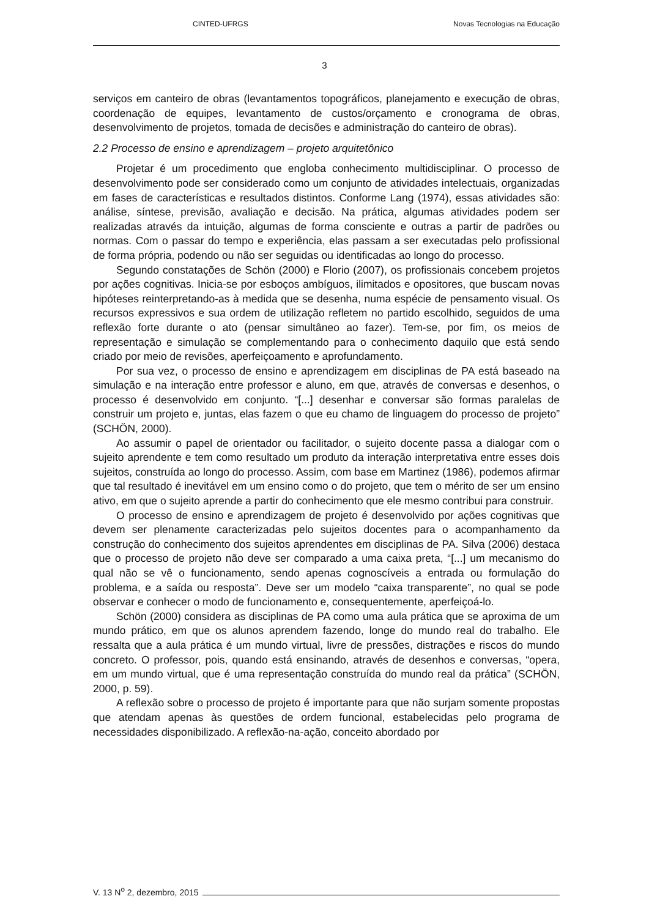CINTED-UFRGS Novas Tecnologias na Educação
3
serviços em canteiro de obras (levantamentos topográficos, planejamento e execução de obras, coordenação de equipes, levantamento de custos/orçamento e cronograma de obras, desenvolvimento de projetos, tomada de decisões e administração do canteiro de obras).
2.2 Processo de ensino e aprendizagem – projeto arquitetônico
Projetar é um procedimento que engloba conhecimento multidisciplinar. O processo de desenvolvimento pode ser considerado como um conjunto de atividades intelectuais, organizadas em fases de características e resultados distintos. Conforme Lang (1974), essas atividades são: análise, síntese, previsão, avaliação e decisão. Na prática, algumas atividades podem ser realizadas através da intuição, algumas de forma consciente e outras a partir de padrões ou normas. Com o passar do tempo e experiência, elas passam a ser executadas pelo profissional de forma própria, podendo ou não ser seguidas ou identificadas ao longo do processo.
Segundo constatações de Schön (2000) e Florio (2007), os profissionais concebem projetos por ações cognitivas. Inicia-se por esboços ambíguos, ilimitados e opositores, que buscam novas hipóteses reinterpretando-as à medida que se desenha, numa espécie de pensamento visual. Os recursos expressivos e sua ordem de utilização refletem no partido escolhido, seguidos de uma reflexão forte durante o ato (pensar simultâneo ao fazer). Tem-se, por fim, os meios de representação e simulação se complementando para o conhecimento daquilo que está sendo criado por meio de revisões, aperfeiçoamento e aprofundamento.
Por sua vez, o processo de ensino e aprendizagem em disciplinas de PA está baseado na simulação e na interação entre professor e aluno, em que, através de conversas e desenhos, o processo é desenvolvido em conjunto. “[...] desenhar e conversar são formas paralelas de construir um projeto e, juntas, elas fazem o que eu chamo de linguagem do processo de projeto” (SCHÖN, 2000).
Ao assumir o papel de orientador ou facilitador, o sujeito docente passa a dialogar com o sujeito aprendente e tem como resultado um produto da interação interpretativa entre esses dois sujeitos, construída ao longo do processo. Assim, com base em Martinez (1986), podemos afirmar que tal resultado é inevitável em um ensino como o do projeto, que tem o mérito de ser um ensino ativo, em que o sujeito aprende a partir do conhecimento que ele mesmo contribui para construir.
O processo de ensino e aprendizagem de projeto é desenvolvido por ações cognitivas que devem ser plenamente caracterizadas pelo sujeitos docentes para o acompanhamento da construção do conhecimento dos sujeitos aprendentes em disciplinas de PA. Silva (2006) destaca que o processo de projeto não deve ser comparado a uma caixa preta, “[...] um mecanismo do qual não se vê o funcionamento, sendo apenas cognoscíveis a entrada ou formulação do problema, e a saída ou resposta”. Deve ser um modelo “caixa transparente”, no qual se pode observar e conhecer o modo de funcionamento e, consequentemente, aperfeiçoá-lo.
Schön (2000) considera as disciplinas de PA como uma aula prática que se aproxima de um mundo prático, em que os alunos aprendem fazendo, longe do mundo real do trabalho. Ele ressalta que a aula prática é um mundo virtual, livre de pressões, distrações e riscos do mundo concreto. O professor, pois, quando está ensinando, através de desenhos e conversas, “opera, em um mundo virtual, que é uma representação construída do mundo real da prática” (SCHÖN, 2000, p. 59).
A reflexão sobre o processo de projeto é importante para que não surjam somente propostas que atendam apenas às questões de ordem funcional, estabelecidas pelo programa de necessidades disponibilizado. A reflexão-na-ação, conceito abordado por
V. 13 N<sup>o</sup> 2, dezembro, 2015